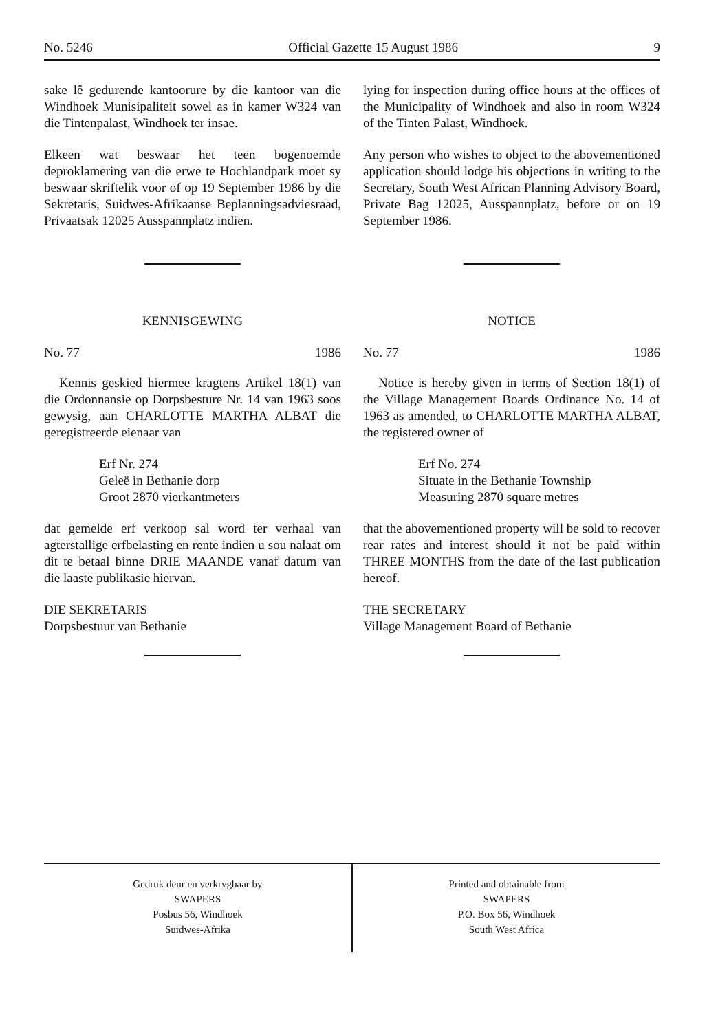No. 5246 Official Gazette 15 August 1986 9
sake lê gedurende kantoorure by die kantoor van die Windhoek Munisipaliteit sowel as in kamer W324 van die Tintenpalast, Windhoek ter insae.
Elkeen wat beswaar het teen bogenoemde deproklamering van die erwe te Hochlandpark moet sy beswaar skriftelik voor of op 19 September 1986 by die Sekretaris, Suidwes-Afrikaanse Beplanningsadviesraad, Privaatsak 12025 Ausspannplatz indien.
KENNISGEWING
No. 77 1986
Kennis geskied hiermee kragtens Artikel 18(1) van die Ordonnansie op Dorpsbesture Nr. 14 van 1963 soos gewysig, aan CHARLOTTE MARTHA ALBAT die geregistreerde eienaar van
Erf Nr. 274
Geleë in Bethanie dorp
Groot 2870 vierkantmeters
dat gemelde erf verkoop sal word ter verhaal van agterstallige erfbelasting en rente indien u sou nalaat om dit te betaal binne DRIE MAANDE vanaf datum van die laaste publikasie hiervan.
DIE SEKRETARIS
Dorpsbestuur van Bethanie
lying for inspection during office hours at the offices of the Municipality of Windhoek and also in room W324 of the Tinten Palast, Windhoek.
Any person who wishes to object to the abovementioned application should lodge his objections in writing to the Secretary, South West African Planning Advisory Board, Private Bag 12025, Ausspannplatz, before or on 19 September 1986.
NOTICE
No. 77 1986
Notice is hereby given in terms of Section 18(1) of the Village Management Boards Ordinance No. 14 of 1963 as amended, to CHARLOTTE MARTHA ALBAT, the registered owner of
Erf No. 274
Situate in the Bethanie Township
Measuring 2870 square metres
that the abovementioned property will be sold to recover rear rates and interest should it not be paid within THREE MONTHS from the date of the last publication hereof.
THE SECRETARY
Village Management Board of Bethanie
Gedruk deur en verkrygbaar by
SWAPERS
Posbus 56, Windhoek
Suidwes-Afrika
Printed and obtainable from
SWAPERS
P.O. Box 56, Windhoek
South West Africa